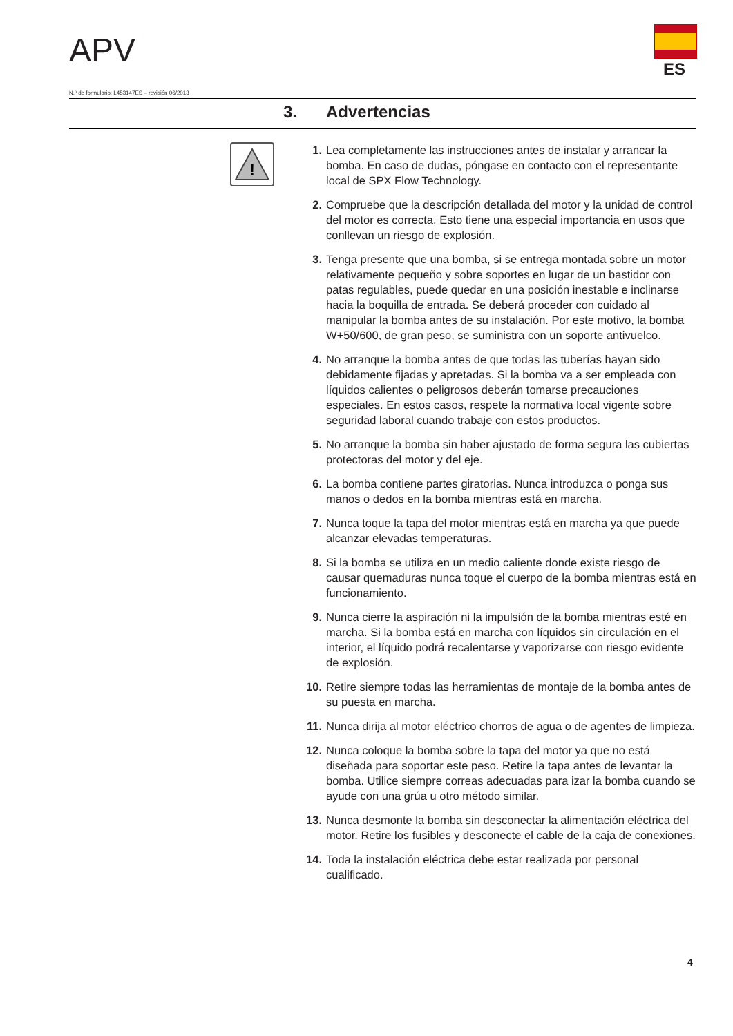APV ES
N.º de formulario: L453147ES – revisión 06/2013
3. Advertencias
!
1. Lea completamente las instrucciones antes de instalar y arrancar la bomba. En caso de dudas, póngase en contacto con el representante local de SPX Flow Technology.
2. Compruebe que la descripción detallada del motor y la unidad de control del motor es correcta. Esto tiene una especial importancia en usos que conllevan un riesgo de explosión.
3. Tenga presente que una bomba, si se entrega montada sobre un motor relativamente pequeño y sobre soportes en lugar de un bastidor con patas regulables, puede quedar en una posición inestable e inclinarse hacia la boquilla de entrada. Se deberá proceder con cuidado al manipular la bomba antes de su instalación. Por este motivo, la bomba W+50/600, de gran peso, se suministra con un soporte antivuelco.
4. No arranque la bomba antes de que todas las tuberías hayan sido debidamente fijadas y apretadas. Si la bomba va a ser empleada con líquidos calientes o peligrosos deberán tomarse precauciones especiales. En estos casos, respete la normativa local vigente sobre seguridad laboral cuando trabaje con estos productos.
5. No arranque la bomba sin haber ajustado de forma segura las cubiertas protectoras del motor y del eje.
6. La bomba contiene partes giratorias. Nunca introduzca o ponga sus manos o dedos en la bomba mientras está en marcha.
7. Nunca toque la tapa del motor mientras está en marcha ya que puede alcanzar elevadas temperaturas.
8. Si la bomba se utiliza en un medio caliente donde existe riesgo de causar quemaduras nunca toque el cuerpo de la bomba mientras está en funcionamiento.
9. Nunca cierre la aspiración ni la impulsión de la bomba mientras esté en marcha. Si la bomba está en marcha con líquidos sin circulación en el interior, el líquido podrá recalentarse y vaporizarse con riesgo evidente de explosión.
10. Retire siempre todas las herramientas de montaje de la bomba antes de su puesta en marcha.
11. Nunca dirija al motor eléctrico chorros de agua o de agentes de limpieza.
12. Nunca coloque la bomba sobre la tapa del motor ya que no está diseñada para soportar este peso. Retire la tapa antes de levantar la bomba. Utilice siempre correas adecuadas para izar la bomba cuando se ayude con una grúa u otro método similar.
13. Nunca desmonte la bomba sin desconectar la alimentación eléctrica del motor. Retire los fusibles y desconecte el cable de la caja de conexiones.
14. Toda la instalación eléctrica debe estar realizada por personal cualificado.
4